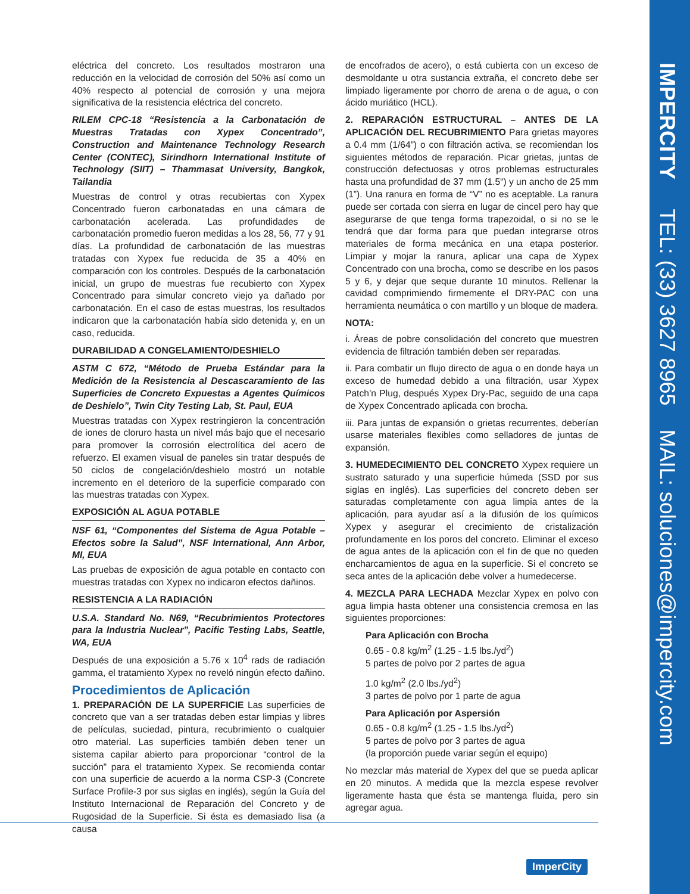IMPERCITY TEL: (33) 3627 8965 MAIL: soluciones@impercity.com
eléctrica del concreto. Los resultados mostraron una reducción en la velocidad de corrosión del 50% así como un 40% respecto al potencial de corrosión y una mejora significativa de la resistencia eléctrica del concreto.
RILEM CPC-18 “Resistencia a la Carbonatación de Muestras Tratadas con Xypex Concentrado”, Construction and Maintenance Technology Research Center (CONTEC), Sirindhorn International Institute of Technology (SIIT) – Thammasat University, Bangkok, Tailandia
Muestras de control y otras recubiertas con Xypex Concentrado fueron carbonatadas en una cámara de carbonatación acelerada. Las profundidades de carbonatación promedio fueron medidas a los 28, 56, 77 y 91 días. La profundidad de carbonatación de las muestras tratadas con Xypex fue reducida de 35 a 40% en comparación con los controles. Después de la carbonatación inicial, un grupo de muestras fue recubierto con Xypex Concentrado para simular concreto viejo ya dañado por carbonatación. En el caso de estas muestras, los resultados indicaron que la carbonatación había sido detenida y, en un caso, reducida.
DURABILIDAD A CONGELAMIENTO/DESHIELO
ASTM C 672, “Método de Prueba Estándar para la Medición de la Resistencia al Descascaramiento de las Superficies de Concreto Expuestas a Agentes Químicos de Deshielo”, Twin City Testing Lab, St. Paul, EUA
Muestras tratadas con Xypex restringieron la concentración de iones de cloruro hasta un nivel más bajo que el necesario para promover la corrosión electrolítica del acero de refuerzo. El examen visual de paneles sin tratar después de 50 ciclos de congelación/deshielo mostró un notable incremento en el deterioro de la superficie comparado con las muestras tratadas con Xypex.
EXPOSICIÓN AL AGUA POTABLE
NSF 61, “Componentes del Sistema de Agua Potable – Efectos sobre la Salud”, NSF International, Ann Arbor, MI, EUA
Las pruebas de exposición de agua potable en contacto con muestras tratadas con Xypex no indicaron efectos dañinos.
RESISTENCIA A LA RADIACIÓN
U.S.A. Standard No. N69, “Recubrimientos Protectores para la Industria Nuclear”, Pacific Testing Labs, Seattle, WA, EUA
Después de una exposición a 5.76 x 10<sup>4</sup> rads de radiación gamma, el tratamiento Xypex no reveló ningún efecto dañino.
Procedimientos de Aplicación
1. PREPARACIÓN DE LA SUPERFICIE Las superficies de concreto que van a ser tratadas deben estar limpias y libres de películas, suciedad, pintura, recubrimiento o cualquier otro material. Las superficies también deben tener un sistema capilar abierto para proporcionar “control de la succión” para el tratamiento Xypex. Se recomienda contar con una superficie de acuerdo a la norma CSP-3 (Concrete Surface Profile-3 por sus siglas en inglés), según la Guía del Instituto Internacional de Reparación del Concreto y de Rugosidad de la Superficie. Si ésta es demasiado lisa (a causa
de encofrados de acero), o está cubierta con un exceso de desmoldante u otra sustancia extraña, el concreto debe ser limpiado ligeramente por chorro de arena o de agua, o con ácido muriático (HCL).
2. REPARACIÓN ESTRUCTURAL – ANTES DE LA APLICACIÓN DEL RECUBRIMIENTO Para grietas mayores a 0.4 mm (1/64”) o con filtración activa, se recomiendan los siguientes métodos de reparación. Picar grietas, juntas de construcción defectuosas y otros problemas estructurales hasta una profundidad de 37 mm (1.5“) y un ancho de 25 mm (1”). Una ranura en forma de “V” no es aceptable. La ranura puede ser cortada con sierra en lugar de cincel pero hay que asegurarse de que tenga forma trapezoidal, o si no se le tendrá que dar forma para que puedan integrarse otros materiales de forma mecánica en una etapa posterior. Limpiar y mojar la ranura, aplicar una capa de Xypex Concentrado con una brocha, como se describe en los pasos 5 y 6, y dejar que seque durante 10 minutos. Rellenar la cavidad comprimiendo firmemente el DRY-PAC con una herramienta neumática o con martillo y un bloque de madera.
NOTA:
i. Áreas de pobre consolidación del concreto que muestren evidencia de filtración también deben ser reparadas.
ii. Para combatir un flujo directo de agua o en donde haya un exceso de humedad debido a una filtración, usar Xypex Patch’n Plug, después Xypex Dry-Pac, seguido de una capa de Xypex Concentrado aplicada con brocha.
iii. Para juntas de expansión o grietas recurrentes, deberían usarse materiales flexibles como selladores de juntas de expansión.
3. HUMEDECIMIENTO DEL CONCRETO Xypex requiere un sustrato saturado y una superficie húmeda (SSD por sus siglas en inglés). Las superficies del concreto deben ser saturadas completamente con agua limpia antes de la aplicación, para ayudar así a la difusión de los químicos Xypex y asegurar el crecimiento de cristalización profundamente en los poros del concreto. Eliminar el exceso de agua antes de la aplicación con el fin de que no queden encharcamientos de agua en la superficie. Si el concreto se seca antes de la aplicación debe volver a humedecerse.
4. MEZCLA PARA LECHADA Mezclar Xypex en polvo con agua limpia hasta obtener una consistencia cremosa en las siguientes proporciones:
Para Aplicación con Brocha
0.65 - 0.8 kg/m<sup>2</sup> (1.25 - 1.5 lbs./yd<sup>2</sup>)
5 partes de polvo por 2 partes de agua
1.0 kg/m<sup>2</sup> (2.0 lbs./yd<sup>2</sup>)
3 partes de polvo por 1 parte de agua
Para Aplicación por Aspersión
0.65 - 0.8 kg/m<sup>2</sup> (1.25 - 1.5 lbs./yd<sup>2</sup>)
5 partes de polvo por 3 partes de agua
(la proporción puede variar según el equipo)
No mezclar más material de Xypex del que se pueda aplicar en 20 minutos. A medida que la mezcla espese revolver ligeramente hasta que ésta se mantenga fluida, pero sin agregar agua.
ImperCity